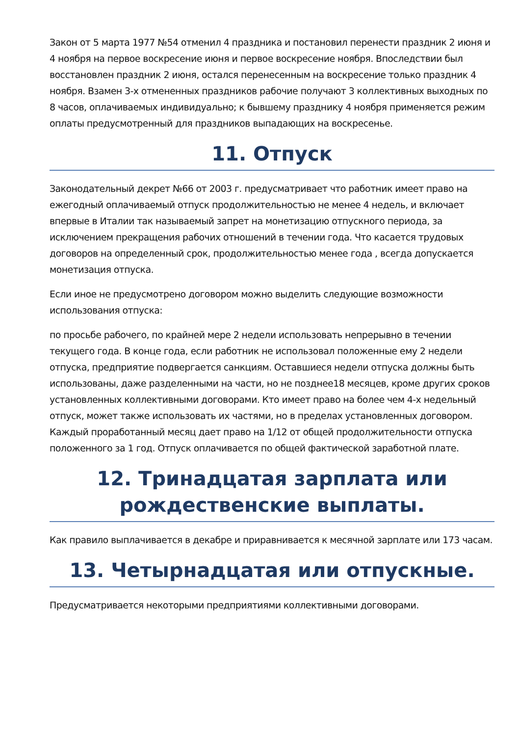Закон от 5 марта 1977 №54 отменил 4 праздника и постановил перенести праздник 2 июня и 4 ноября на первое воскресение июня и первое воскресение ноября. Впоследствии был восстановлен праздник 2 июня, остался перенесенным на воскресение только праздник 4 ноября. Взамен 3-х отмененных праздников рабочие получают 3 коллективных выходных по 8 часов, оплачиваемых индивидуально; к бывшему празднику 4 ноября применяется режим оплаты предусмотренный для праздников выпадающих на воскресенье.
11. Отпуск
Законодательный декрет №66 от 2003 г. предусматривает что работник имеет право на ежегодный оплачиваемый отпуск продолжительностью не менее 4 недель, и включает впервые в Италии так называемый запрет на монетизацию отпускного периода, за исключением прекращения рабочих отношений в течении года. Что касается трудовых договоров на определенный срок, продолжительностью менее года , всегда допускается монетизация отпуска.
Если иное не предусмотрено договором можно выделить следующие возможности использования отпуска:
по просьбе рабочего, по крайней мере 2 недели использовать непрерывно в течении текущего года. В конце года, если работник не использовал положенные ему 2 недели отпуска, предприятие подвергается санкциям. Оставшиеся недели отпуска должны быть использованы, даже разделенными на части, но не позднее18 месяцев, кроме других сроков установленных коллективными договорами. Кто имеет право на более чем 4-х недельный отпуск, может также использовать их частями, но в пределах установленных договором. Каждый проработанный месяц дает право на 1/12 от общей продолжительности отпуска положенного за 1 год. Отпуск оплачивается по общей фактической заработной плате.
12. Тринадцатая зарплата или рождественские выплаты.
Как правило выплачивается в декабре и приравнивается к месячной зарплате или 173 часам.
13. Четырнадцатая или отпускные.
Предусматривается некоторыми предприятиями коллективными договорами.